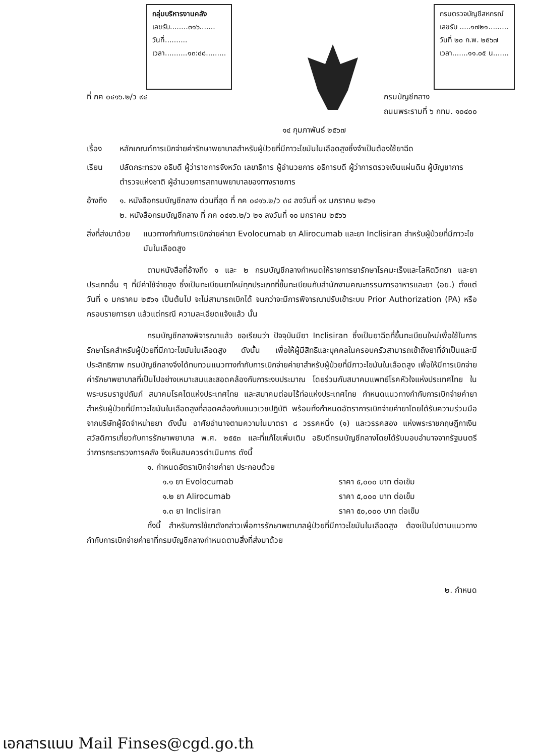กลุ่มบริหารงานคลัง
เลขรับ........๓๑๖.......
วันที่..........
เวลา..........๑๓:๔๘.........
กรมตรวจบัญชีสหกรณ์
เลขรับ .....๑๗๒๑.........
วันที่ ๒๐ ก.พ. ๒๕๖๗
เวลา.......๑๑.๐๕ น.......
ที่ กค ๐๔๑๖.๒/ว ๙๔ กรมบัญชีกลาง
ถนนพระรามที่ ๖ กทม. ๑๐๔๐๐
๑๔ กุมภาพันธ์ ๒๕๖๗
เรื่อง หลักเกณฑ์การเบิกจ่ายค่ารักษาพยาบาลสำหรับผู้ป่วยที่มีภาวะไขมันในเลือดสูงซึ่งจำเป็นต้องใช้ยาฉีด
เรียน ปลัดกระทรวง อธิบดี ผู้ว่าราชการจังหวัด เลขาธิการ ผู้อำนวยการ อธิการบดี ผู้ว่าการตรวจเงินแผ่นดิน ผู้บัญชาการตำรวจแห่งชาติ ผู้อำนวยการสถานพยาบาลของทางราชการ
อ้างถึง ๑. หนังสือกรมบัญชีกลาง ด่วนที่สุด ที่ กค ๐๔๑๖.๒/ว ๓๔ ลงวันที่ ๑๙ มกราคม ๒๕๖๑
๒. หนังสือกรมบัญชีกลาง ที่ กค ๐๔๑๖.๒/ว ๒๑ ลงวันที่ ๑๐ มกราคม ๒๕๖๖
สิ่งที่ส่งมาด้วย แนวทางกำกับการเบิกจ่ายค่ายา Evolocumab ยา Alirocumab และยา Inclisiran สำหรับผู้ป่วยที่มีภาวะไขมันในเลือดสูง
ตามหนังสือที่อ้างถึง ๑ และ ๒ กรมบัญชีกลางกำหนดให้รายการยารักษาโรคมะเร็งและโลหิตวิทยา และยาประเภทอื่น ๆ ที่มีค่าใช้จ่ายสูง ซึ่งเป็นทะเบียนยาใหม่ทุกประเภทที่ขึ้นทะเบียนกับสำนักงานคณะกรรมการอาหารและยา (อย.) ตั้งแต่วันที่ ๑ มกราคม ๒๕๖๑ เป็นต้นไป จะไม่สามารถเบิกได้ จนกว่าจะมีการพิจารณาปรับเข้าระบบ Prior Authorization (PA) หรือกรอบรายการยา แล้วแต่กรณี ความละเอียดแจ้งแล้ว นั้น
กรมบัญชีกลางพิจารณาแล้ว ขอเรียนว่า ปัจจุบันมียา Inclisiran ซึ่งเป็นยาฉีดที่ขึ้นทะเบียนใหม่เพื่อใช้ในการรักษาโรคสำหรับผู้ป่วยที่มีภาวะไขมันในเลือดสูง ดังนั้น เพื่อให้ผู้มีสิทธิและบุคคลในครอบครัวสามารถเข้าถึงยาที่จำเป็นและมีประสิทธิภาพ กรมบัญชีกลางจึงได้ทบทวนแนวทางกำกับการเบิกจ่ายค่ายาสำหรับผู้ป่วยที่มีภาวะไขมันในเลือดสูง เพื่อให้มีการเบิกจ่ายค่ารักษาพยาบาลที่เป็นไปอย่างเหมาะสมและสอดคล้องกับภาระงบประมาณ โดยร่วมกับสมาคมแพทย์โรคหัวใจแห่งประเทศไทย ในพระบรมราชูปถัมภ์ สมาคมโรคไตแห่งประเทศไทย และสมาคมต่อมไร้ท่อแห่งประเทศไทย กำหนดแนวทางกำกับการเบิกจ่ายค่ายาสำหรับผู้ป่วยที่มีภาวะไขมันในเลือดสูงที่สอดคล้องกับแนวเวชปฏิบัติ พร้อมทั้งกำหนดอัตราการเบิกจ่ายค่ายาโดยได้รับความร่วมมือจากบริษัทผู้จัดจำหน่ายยา ดังนั้น อาศัยอำนาจตามความในมาตรา ๘ วรรคหนึ่ง (๑) และวรรคสอง แห่งพระราชกฤษฎีกาเงินสวัสดิการเกี่ยวกับการรักษาพยาบาล พ.ศ. ๒๕๕๓ และที่แก้ไขเพิ่มเติม อธิบดีกรมบัญชีกลางโดยได้รับมอบอำนาจจากรัฐมนตรีว่าการกระทรวงการคลัง จึงเห็นสมควรดำเนินการ ดังนี้
๑. กำหนดอัตราเบิกจ่ายค่ายา ประกอบด้วย
๑.๑ ยา Evolocumab ราคา ๕,๐๐๐ บาท ต่อเข็ม
๑.๒ ยา Alirocumab ราคา ๕,๐๐๐ บาท ต่อเข็ม
๑.๓ ยา Inclisiran ราคา ๕๐,๐๐๐ บาท ต่อเข็ม
ทั้งนี้ สำหรับการใช้ยาดังกล่าวเพื่อการรักษาพยาบาลผู้ป่วยที่มีภาวะไขมันในเลือดสูง ต้องเป็นไปตามแนวทางกำกับการเบิกจ่ายค่ายาที่กรมบัญชีกลางกำหนดตามสิ่งที่ส่งมาด้วย
๒. กำหนด
เอกสารแนบ Mail Finses@cgd.go.th